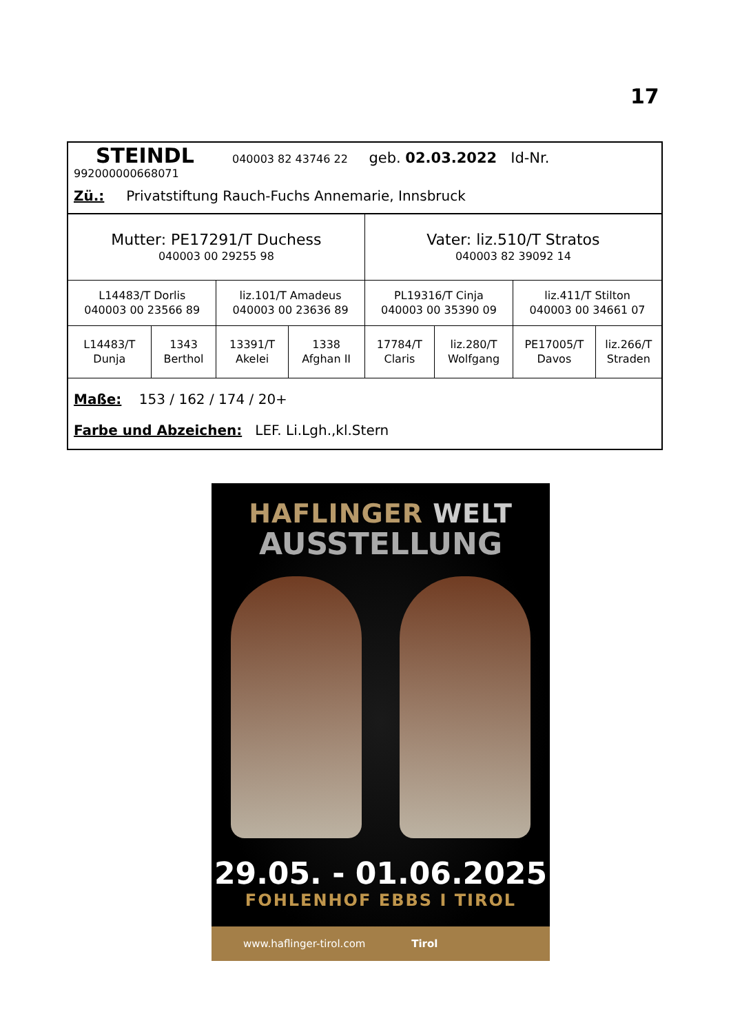17
| STEINDL 040003 82 43746 22 geb. 02.03.2022 Id-Nr. 992000000668071 | | | | | | | |
| Zü.: Privatstiftung Rauch-Fuchs Annemarie, Innsbruck | | | | | | | |
| Mutter: PE17291/T Duchess 040003 00 29255 98 | | | | Vater: liz.510/T Stratos 040003 82 39092 14 | | | |
| L14483/T Dorlis 040003 00 23566 89 | | liz.101/T Amadeus 040003 00 23636 89 | | PL19316/T Cinja 040003 00 35390 09 | | liz.411/T Stilton 040003 00 34661 07 | |
| L14483/T Dunja | 1343 Berthol | 13391/T Akelei | 1338 Afghan II | 17784/T Claris | liz.280/T Wolfgang | PE17005/T Davos | liz.266/T Straden |
| Maße: 153 / 162 / 174 / 20+ | | | | | | | |
| Farbe und Abzeichen: LEF. Li.Lgh.,kl.Stern | | | | | | | |
HAFLINGER WELT
AUSSTELLUNG
29.05. - 01.06.2025
FOHLENHOF EBBS I TIROL
www.haflinger-tirol.com Tirol